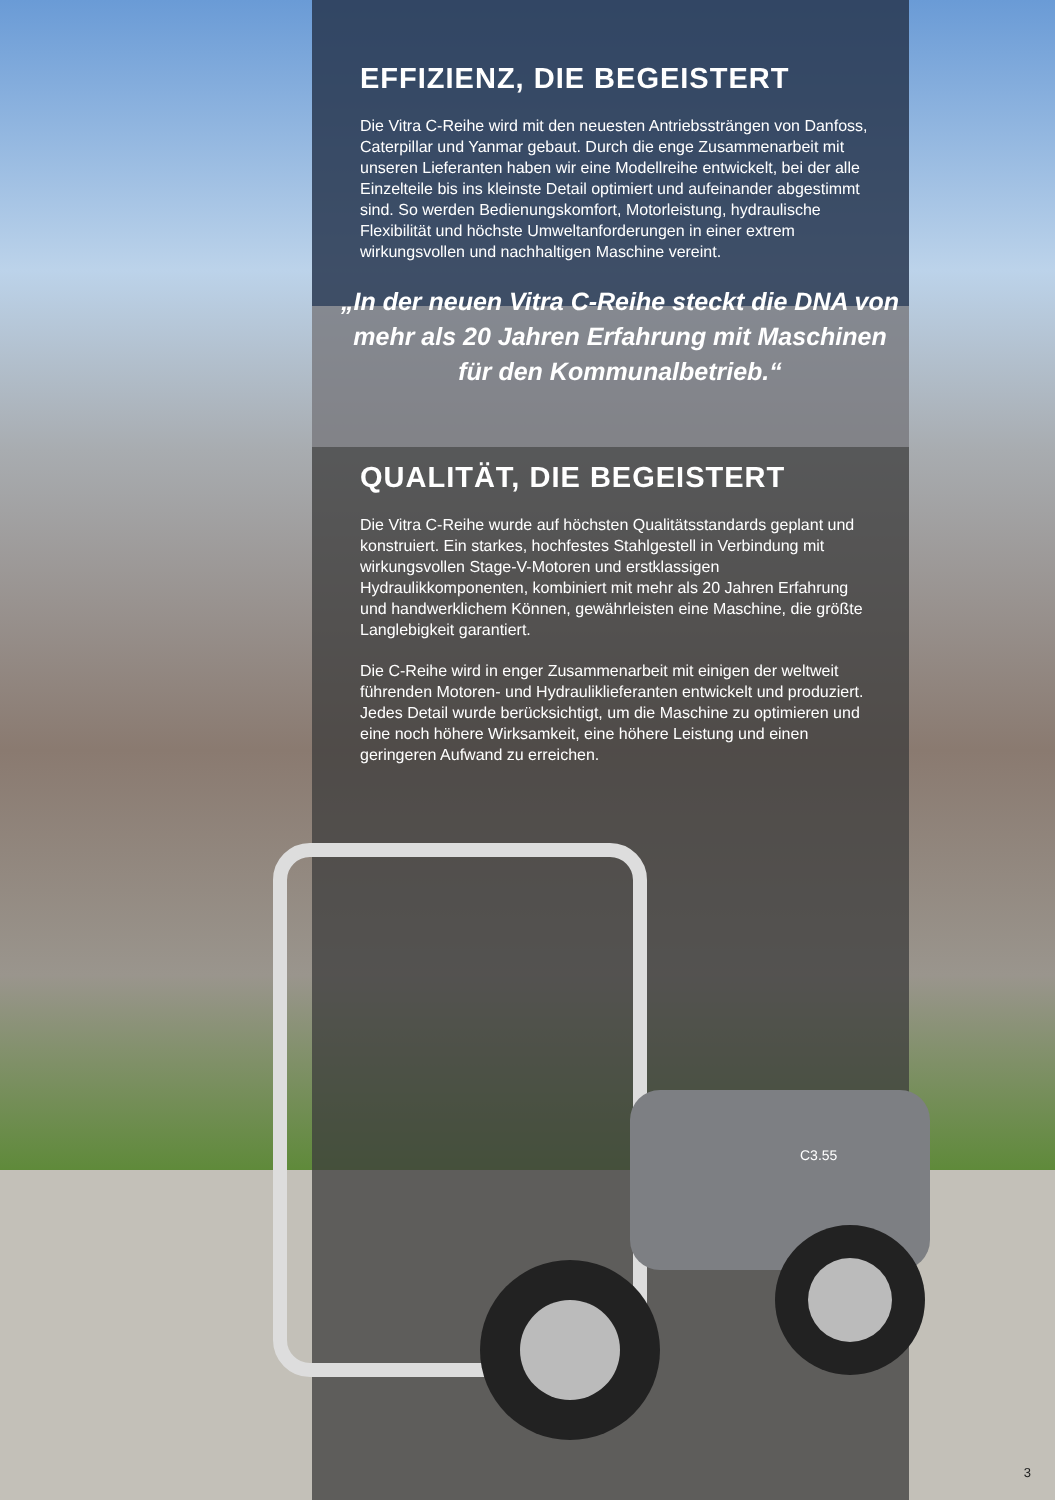EFFIZIENZ, DIE BEGEISTERT
Die Vitra C-Reihe wird mit den neuesten Antriebssträngen von Danfoss, Caterpillar und Yanmar gebaut. Durch die enge Zusammenarbeit mit unseren Lieferanten haben wir eine Modellreihe entwickelt, bei der alle Einzelteile bis ins kleinste Detail optimiert und aufeinander abgestimmt sind. So werden Bedienungskomfort, Motorleistung, hydraulische Flexibilität und höchste Umweltanforderungen in einer extrem wirkungsvollen und nachhaltigen Maschine vereint.
„In der neuen Vitra C-Reihe steckt die DNA von mehr als 20 Jahren Erfahrung mit Maschinen für den Kommunalbetrieb.“
QUALITÄT, DIE BEGEISTERT
Die Vitra C-Reihe wurde auf höchsten Qualitätsstandards geplant und konstruiert. Ein starkes, hochfestes Stahlgestell in Verbindung mit wirkungsvollen Stage-V-Motoren und erstklassigen Hydraulikkomponenten, kombiniert mit mehr als 20 Jahren Erfahrung und handwerklichem Können, gewährleisten eine Maschine, die größte Langlebigkeit garantiert.
Die C-Reihe wird in enger Zusammenarbeit mit einigen der weltweit führenden Motoren- und Hydrauliklieferanten entwickelt und produziert. Jedes Detail wurde berücksichtigt, um die Maschine zu optimieren und eine noch höhere Wirksamkeit, eine höhere Leistung und einen geringeren Aufwand zu erreichen.
C3.55
3